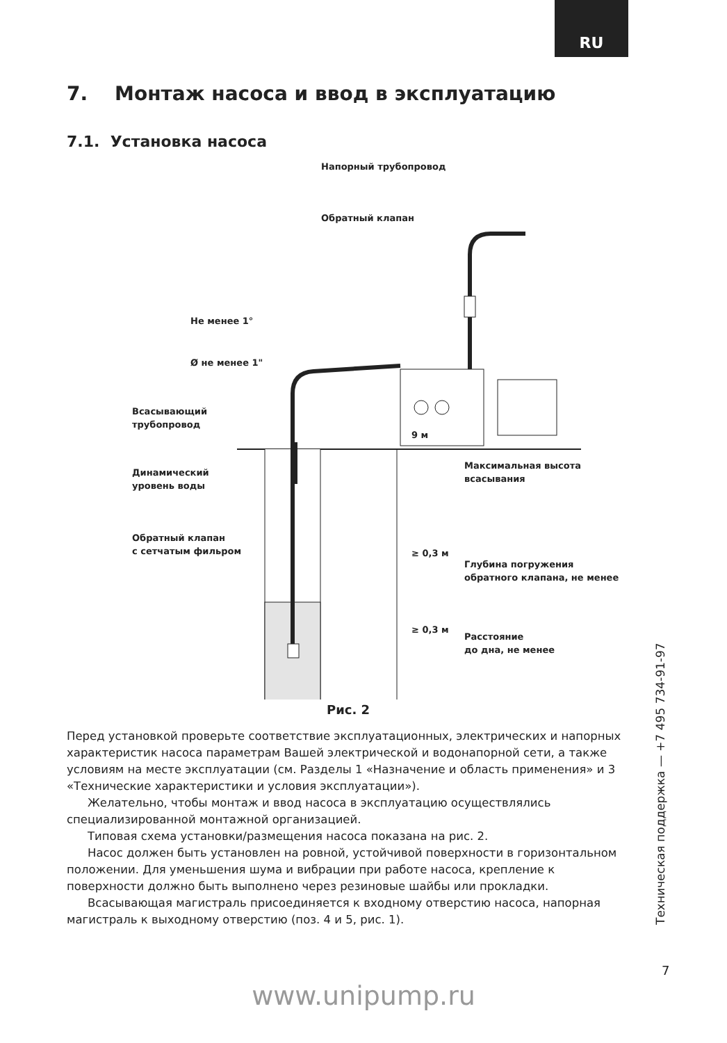RU
7. Монтаж насоса и ввод в эксплуатацию
7.1. Установка насоса
Напорный трубопровод
Обратный клапан
Не менее 1°
Ø не менее 1"
Всасывающий
трубопровод
Динамический
уровень воды
Обратный клапан
с сетчатым фильром
9 м
Максимальная высота
всасывания
≥ 0,3 м
Глубина погружения
обратного клапана, не менее
≥ 0,3 м
Расстояние
до дна, не менее
Рис. 2
Перед установкой проверьте соответствие эксплуатационных, электрических и напорных характеристик насоса параметрам Вашей электрической и водонапорной сети, а также условиям на месте эксплуатации (см. Разделы 1 «Назначение и область применения» и 3 «Технические характеристики и условия эксплуатации»).
Желательно, чтобы монтаж и ввод насоса в эксплуатацию осуществлялись специализированной монтажной организацией.
Типовая схема установки/размещения насоса показана на рис. 2.
Насос должен быть установлен на ровной, устойчивой поверхности в горизонтальном положении. Для уменьшения шума и вибрации при работе насоса, крепление к поверхности должно быть выполнено через резиновые шайбы или прокладки.
Всасывающая магистраль присоединяется к входному отверстию насоса, напорная магистраль к выходному отверстию (поз. 4 и 5, рис. 1).
Техническая поддержка — +7 495 734-91-97
7
www.unipump.ru